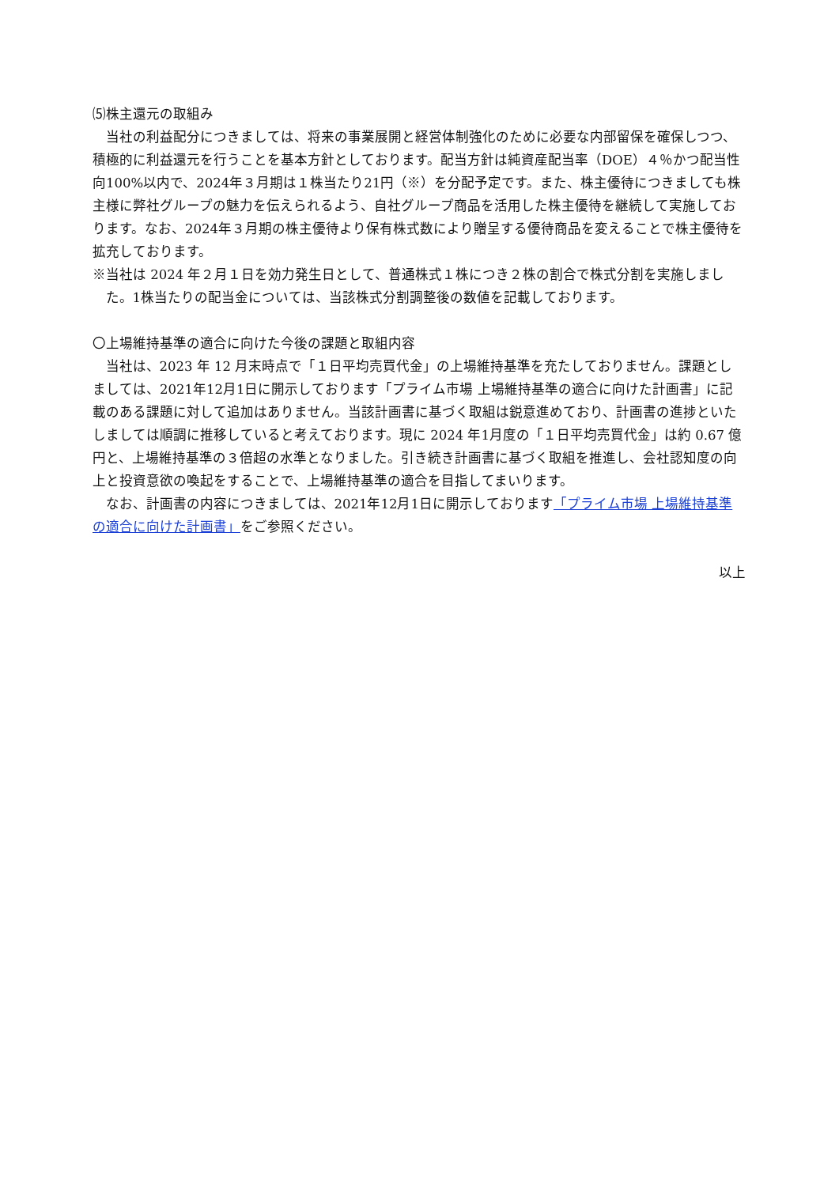⑸株主還元の取組み
当社の利益配分につきましては、将来の事業展開と経営体制強化のために必要な内部留保を確保しつつ、積極的に利益還元を行うことを基本方針としております。配当方針は純資産配当率（DOE）４％かつ配当性向100%以内で、2024年３月期は１株当たり21円（※）を分配予定です。また、株主優待につきましても株主様に弊社グループの魅力を伝えられるよう、自社グループ商品を活用した株主優待を継続して実施しております。なお、2024年３月期の株主優待より保有株式数により贈呈する優待商品を変えることで株主優待を拡充しております。
※当社は 2024 年２月１日を効力発生日として、普通株式１株につき２株の割合で株式分割を実施しました。1株当たりの配当金については、当該株式分割調整後の数値を記載しております。
〇上場維持基準の適合に向けた今後の課題と取組内容
当社は、2023 年 12 月末時点で「１日平均売買代金」の上場維持基準を充たしておりません。課題としましては、2021年12月1日に開示しております「プライム市場 上場維持基準の適合に向けた計画書」に記載のある課題に対して追加はありません。当該計画書に基づく取組は鋭意進めており、計画書の進捗といたしましては順調に推移していると考えております。現に 2024 年1月度の「１日平均売買代金」は約 0.67 億円と、上場維持基準の３倍超の水準となりました。引き続き計画書に基づく取組を推進し、会社認知度の向上と投資意欲の喚起をすることで、上場維持基準の適合を目指してまいります。
なお、計画書の内容につきましては、2021年12月1日に開示しております「プライム市場 上場維持基準の適合に向けた計画書」をご参照ください。
以上